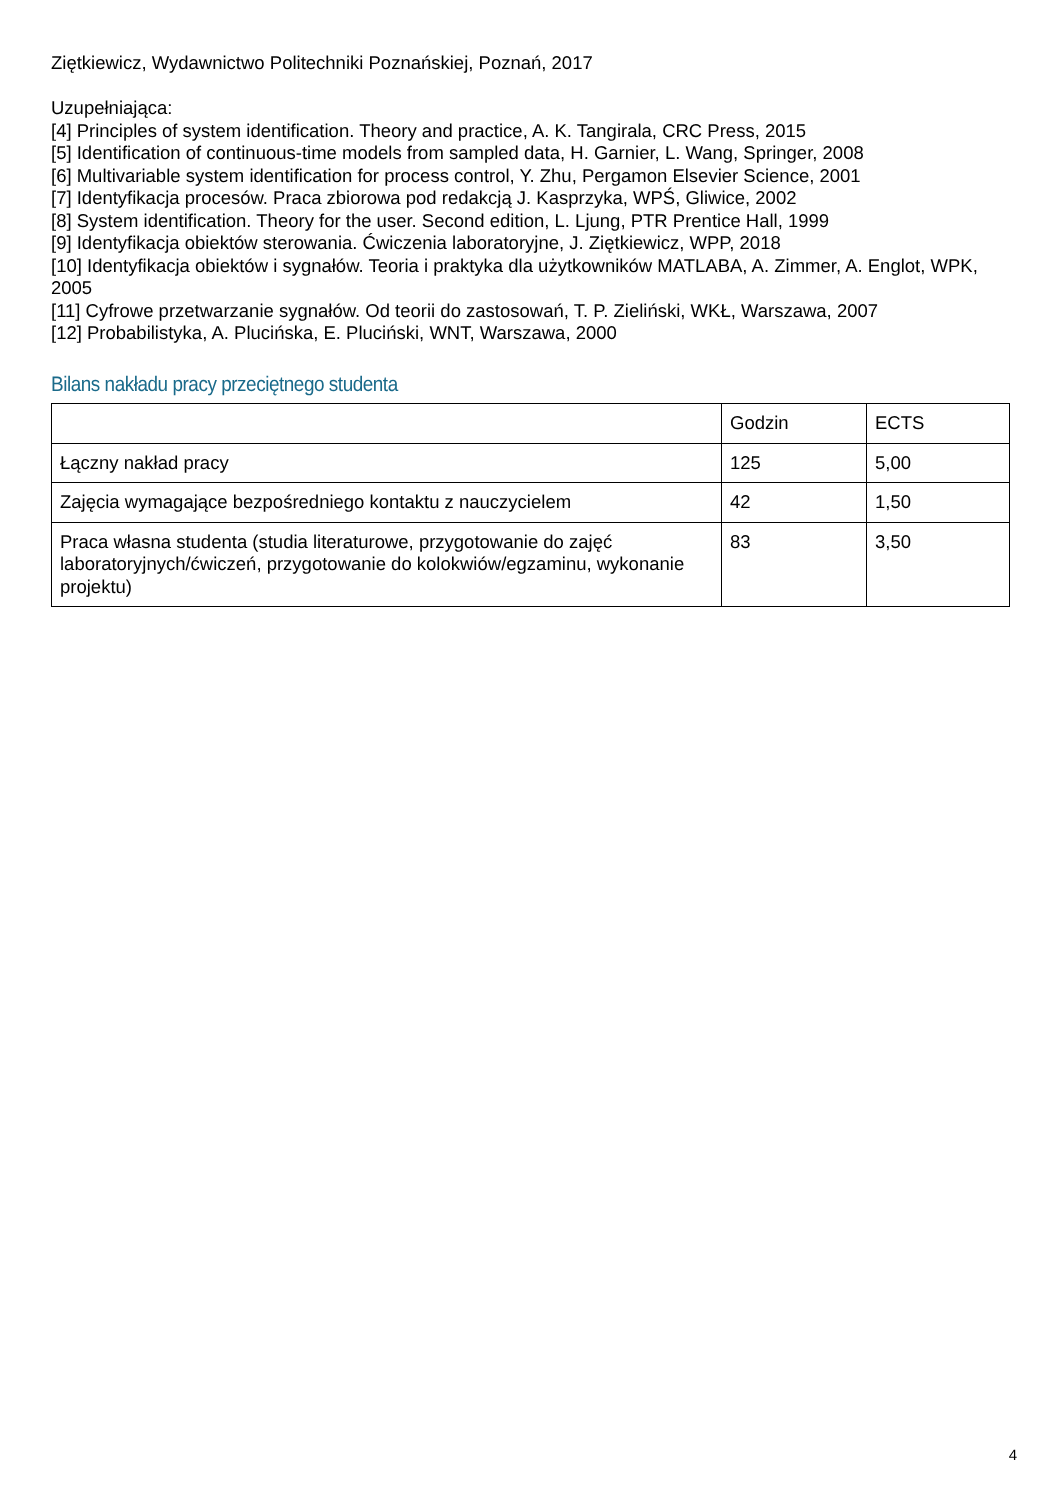Ziętkiewicz, Wydawnictwo Politechniki Poznańskiej, Poznań, 2017
Uzupełniająca:
[4] Principles of system identification. Theory and practice, A. K. Tangirala, CRC Press, 2015
[5] Identification of continuous-time models from sampled data, H. Garnier, L. Wang, Springer, 2008
[6] Multivariable system identification for process control, Y. Zhu, Pergamon Elsevier Science, 2001
[7] Identyfikacja procesów. Praca zbiorowa pod redakcją J. Kasprzyka, WPŚ, Gliwice, 2002
[8] System identification. Theory for the user. Second edition, L. Ljung, PTR Prentice Hall, 1999
[9] Identyfikacja obiektów sterowania. Ćwiczenia laboratoryjne, J. Ziętkiewicz, WPP, 2018
[10] Identyfikacja obiektów i sygnałów. Teoria i praktyka dla użytkowników MATLABA, A. Zimmer, A. Englot, WPK, 2005
[11] Cyfrowe przetwarzanie sygnałów. Od teorii do zastosowań, T. P. Zieliński, WKŁ, Warszawa, 2007
[12] Probabilistyka, A. Plucińska, E. Pluciński, WNT, Warszawa, 2000
Bilans nakładu pracy przeciętnego studenta
| | Godzin | ECTS |
| Łączny nakład pracy | 125 | 5,00 |
| Zajęcia wymagające bezpośredniego kontaktu z nauczycielem | 42 | 1,50 |
| Praca własna studenta (studia literaturowe, przygotowanie do zajęć laboratoryjnych/ćwiczeń, przygotowanie do kolokwiów/egzaminu, wykonanie projektu) | 83 | 3,50 |
4